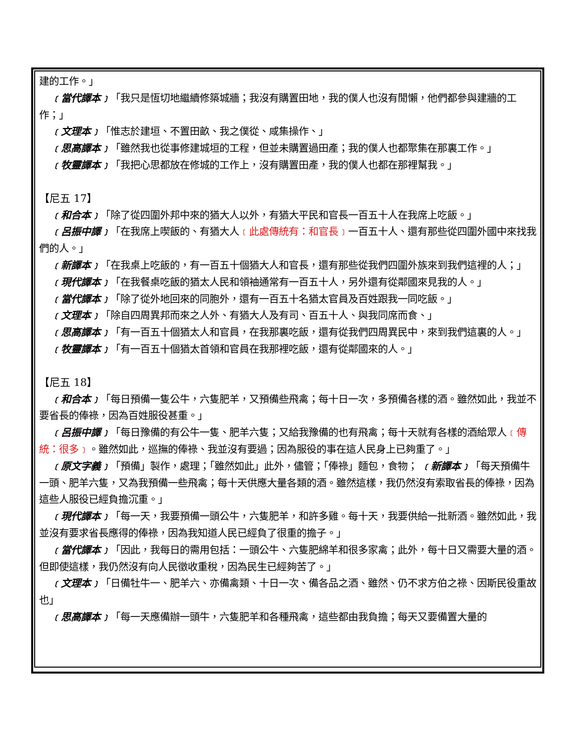建的工作。」
﹝當代譯本﹞「我只是恆切地繼續修築城牆；我沒有購置田地，我的僕人也沒有閒懶，他們都參與建牆的工作；」
﹝文理本﹞「惟志於建垣、不置田畝、我之僕從、咸集操作、」
﹝思高譯本﹞「雖然我也從事修建城垣的工程，但並未購置過田產；我的僕人也都聚集在那裏工作。」
﹝牧靈譯本﹞「我把心思都放在修城的工作上，沒有購置田產，我的僕人也都在那裡幫我。」
【尼五 17】
﹝和合本﹞「除了從四圍外邦中來的猶大人以外，有猶大平民和官長一百五十人在我席上吃飯。」
﹝呂振中譯﹞「在我席上喫飯的、有猶大人﹝此處傳統有：和官長﹞一百五十人、還有那些從四圍外國中來找我們的人。」
﹝新譯本﹞「在我桌上吃飯的，有一百五十個猶大人和官長，還有那些從我們四圍外族來到我們這裡的人；」
﹝現代譯本﹞「在我餐桌吃飯的猶太人民和領袖通常有一百五十人，另外還有從鄰國來見我的人。」
﹝當代譯本﹞「除了從外地回來的同胞外，還有一百五十名猶太官員及百姓跟我一同吃飯。」
﹝文理本﹞「除自四周異邦而來之人外、有猶大人及有司、百五十人、與我同席而食、」
﹝思高譯本﹞「有一百五十個猶太人和官員，在我那裏吃飯，還有從我們四周異民中，來到我們這裏的人。」
﹝牧靈譯本﹞「有一百五十個猶太首領和官員在我那裡吃飯，還有從鄰國來的人。」
【尼五 18】
﹝和合本﹞「每日預備一隻公牛，六隻肥羊，又預備些飛禽；每十日一次，多預備各樣的酒。雖然如此，我並不要省長的俸祿，因為百姓服役甚重。」
﹝呂振中譯﹞「每日豫備的有公牛一隻、肥羊六隻；又給我豫備的也有飛禽；每十天就有各樣的酒給眾人﹝傳統：很多﹞。雖然如此，巡撫的俸祿、我並沒有要過；因為服役的事在這人民身上已夠重了。」
﹝原文字義﹞「預備」製作，處理；「雖然如此」此外，儘管；「俸祿」麵包，食物； ﹝新譯本﹞「每天預備牛一頭、肥羊六隻，又為我預備一些飛禽；每十天供應大量各類的酒。雖然這樣，我仍然沒有索取省長的俸祿，因為這些人服役已經負擔沉重。」
﹝現代譯本﹞「每一天，我要預備一頭公牛，六隻肥羊，和許多雞。每十天，我要供給一批新酒。雖然如此，我並沒有要求省長應得的俸祿，因為我知道人民已經負了很重的擔子。」
﹝當代譯本﹞「因此，我每日的需用包括：一頭公牛、六隻肥綿羊和很多家禽；此外，每十日又需要大量的酒。但即使這樣，我仍然沒有向人民徵收重稅，因為民生已經夠苦了。」
﹝文理本﹞「日備牡牛一、肥羊六、亦備禽類、十日一次、備各品之酒、雖然、仍不求方伯之祿、因斯民役重故也」
﹝思高譯本﹞「每一天應備辦一頭牛，六隻肥羊和各種飛禽，這些都由我負擔；每天又要備置大量的